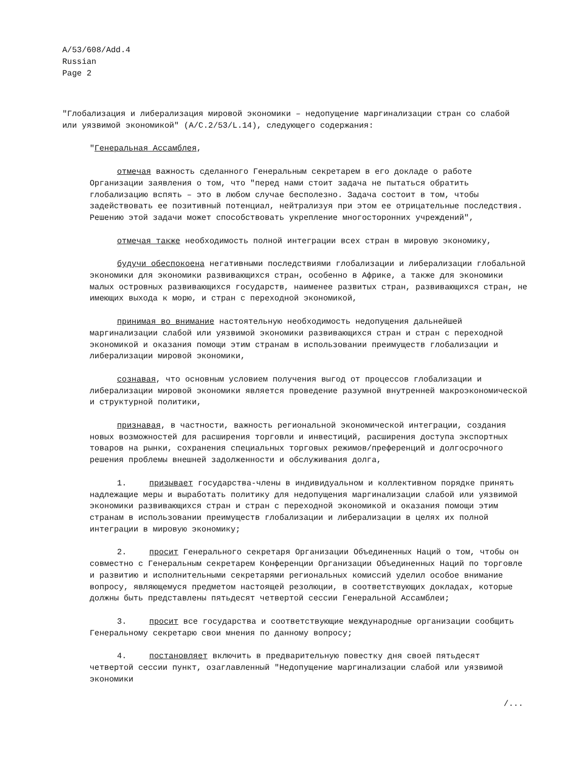A/53/608/Add.4
Russian
Page 2
"Глобализация и либерализация мировой экономики – недопущение маргинализации стран со слабой или уязвимой экономикой" (A/C.2/53/L.14), следующего содержания:
"Генеральная Ассамблея,
отмечая важность сделанного Генеральным секретарем в его докладе о работе Организации заявления о том, что "перед нами стоит задача не пытаться обратить глобализацию вспять – это в любом случае бесполезно. Задача состоит в том, чтобы задействовать ее позитивный потенциал, нейтрализуя при этом ее отрицательные последствия. Решению этой задачи может способствовать укрепление многосторонних учреждений",
отмечая также необходимость полной интеграции всех стран в мировую экономику,
будучи обеспокоена негативными последствиями глобализации и либерализации глобальной экономики для экономики развивающихся стран, особенно в Африке, а также для экономики малых островных развивающихся государств, наименее развитых стран, развивающихся стран, не имеющих выхода к морю, и стран с переходной экономикой,
принимая во внимание настоятельную необходимость недопущения дальнейшей маргинализации слабой или уязвимой экономики развивающихся стран и стран с переходной экономикой и оказания помощи этим странам в использовании преимуществ глобализации и либерализации мировой экономики,
сознавая, что основным условием получения выгод от процессов глобализации и либерализации мировой экономики является проведение разумной внутренней макроэкономической и структурной политики,
признавая, в частности, важность региональной экономической интеграции, создания новых возможностей для расширения торговли и инвестиций, расширения доступа экспортных товаров на рынки, сохранения специальных торговых режимов/преференций и долгосрочного решения проблемы внешней задолженности и обслуживания долга,
1. призывает государства-члены в индивидуальном и коллективном порядке принять надлежащие меры и выработать политику для недопущения маргинализации слабой или уязвимой экономики развивающихся стран и стран с переходной экономикой и оказания помощи этим странам в использовании преимуществ глобализации и либерализации в целях их полной интеграции в мировую экономику;
2. просит Генерального секретаря Организации Объединенных Наций о том, чтобы он совместно с Генеральным секретарем Конференции Организации Объединенных Наций по торговле и развитию и исполнительными секретарями региональных комиссий уделил особое внимание вопросу, являющемуся предметом настоящей резолюции, в соответствующих докладах, которые должны быть представлены пятьдесят четвертой сессии Генеральной Ассамблеи;
3. просит все государства и соответствующие международные организации сообщить Генеральному секретарю свои мнения по данному вопросу;
4. постановляет включить в предварительную повестку дня своей пятьдесят четвертой сессии пункт, озаглавленный "Недопущение маргинализации слабой или уязвимой экономики
/...